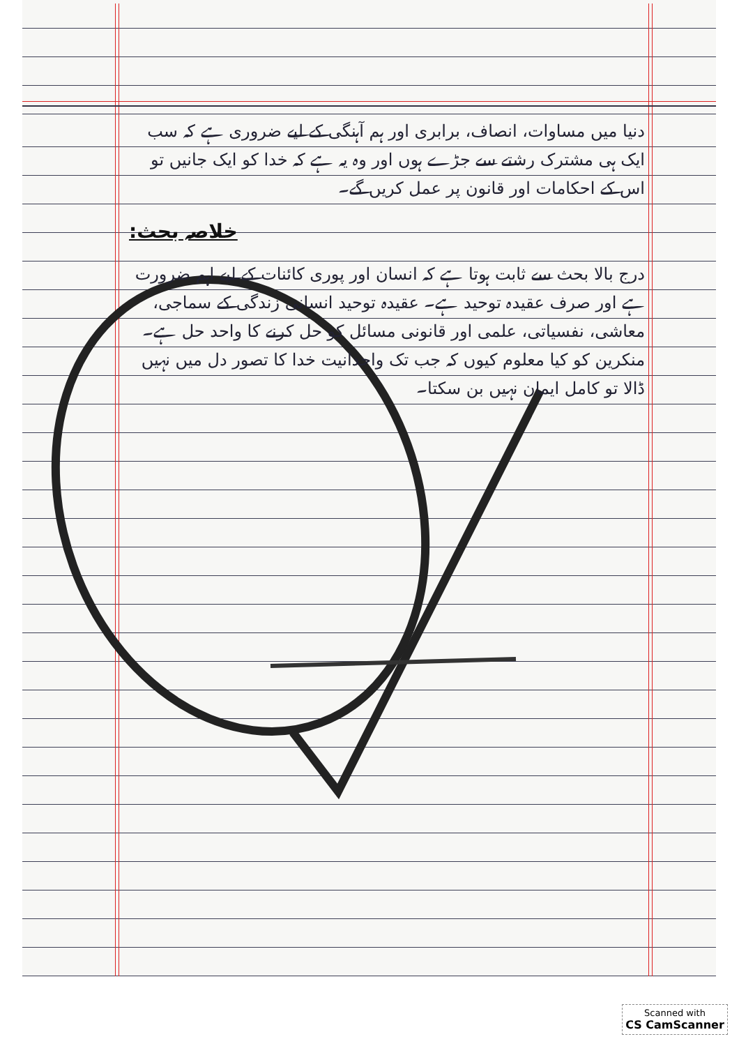دنیا میں مساوات، انصاف، برابری اور ہم آہنگی کے لیے ضروری ہے کہ سب ایک ہی مشترک رشتے سے جڑے ہوں اور وہ یہ ہے کہ خدا کو ایک جانیں تو اس کے احکامات اور قانون پر عمل کریں گے۔
خلاصہ بحث:
درج بالا بحث سے ثابت ہوتا ہے کہ انسان اور پوری کائنات کے لیے اہم ضرورت ہے اور صرف عقیدہ توحید ہے۔ عقیدہ توحید انسانی زندگی کے سماجی، معاشی، نفسیاتی، علمی اور قانونی مسائل کو حل کرنے کا واحد حل ہے۔ منکرین کو کیا معلوم کیوں کہ جب تک واحدانیت خدا کا تصور دل میں نہیں ڈالا تو کامل ایمان نہیں بن سکتا۔
Scanned with
CS CamScanner